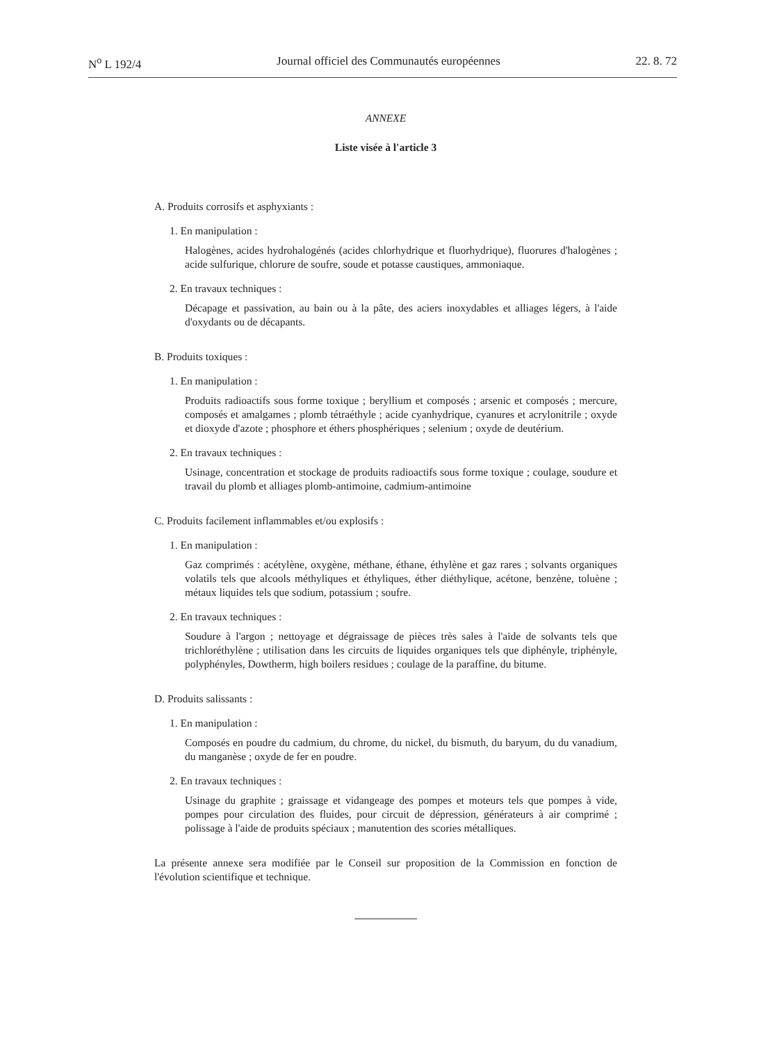N<sup>o</sup> L 192/4 Journal officiel des Communautés européennes 22. 8. 72
ANNEXE
Liste visée à l'article 3
A. Produits corrosifs et asphyxiants :
1. En manipulation :
Halogènes, acides hydrohalogénés (acides chlorhydrique et fluorhydrique), fluorures d'halogènes ; acide sulfurique, chlorure de soufre, soude et potasse caustiques, ammoniaque.
2. En travaux techniques :
Décapage et passivation, au bain ou à la pâte, des aciers inoxydables et alliages légers, à l'aide d'oxydants ou de décapants.
B. Produits toxiques :
1. En manipulation :
Produits radioactifs sous forme toxique ; beryllium et composés ; arsenic et composés ; mercure, composés et amalgames ; plomb tétraéthyle ; acide cyanhydrique, cyanures et acrylonitrile ; oxyde et dioxyde d'azote ; phosphore et éthers phosphériques ; selenium ; oxyde de deutérium.
2. En travaux techniques :
Usinage, concentration et stockage de produits radioactifs sous forme toxique ; coulage, soudure et travail du plomb et alliages plomb-antimoine, cadmium-antimoine
C. Produits facilement inflammables et/ou explosifs :
1. En manipulation :
Gaz comprimés : acétylène, oxygène, méthane, éthane, éthylène et gaz rares ; solvants organiques volatils tels que alcools méthyliques et éthyliques, éther diéthylique, acétone, benzène, toluène ; métaux liquides tels que sodium, potassium ; soufre.
2. En travaux techniques :
Soudure à l'argon ; nettoyage et dégraissage de pièces très sales à l'aide de solvants tels que trichloréthylène ; utilisation dans les circuits de liquides organiques tels que diphényle, triphényle, polyphényles, Dowtherm, high boilers residues ; coulage de la paraffine, du bitume.
D. Produits salissants :
1. En manipulation :
Composés en poudre du cadmium, du chrome, du nickel, du bismuth, du baryum, du du vanadium, du manganèse ; oxyde de fer en poudre.
2. En travaux techniques :
Usinage du graphite ; graissage et vidangeage des pompes et moteurs tels que pompes à vide, pompes pour circulation des fluides, pour circuit de dépression, générateurs à air comprimé ; polissage à l'aide de produits spéciaux ; manutention des scories métalliques.
La présente annexe sera modifiée par le Conseil sur proposition de la Commission en fonction de l'évolution scientifique et technique.